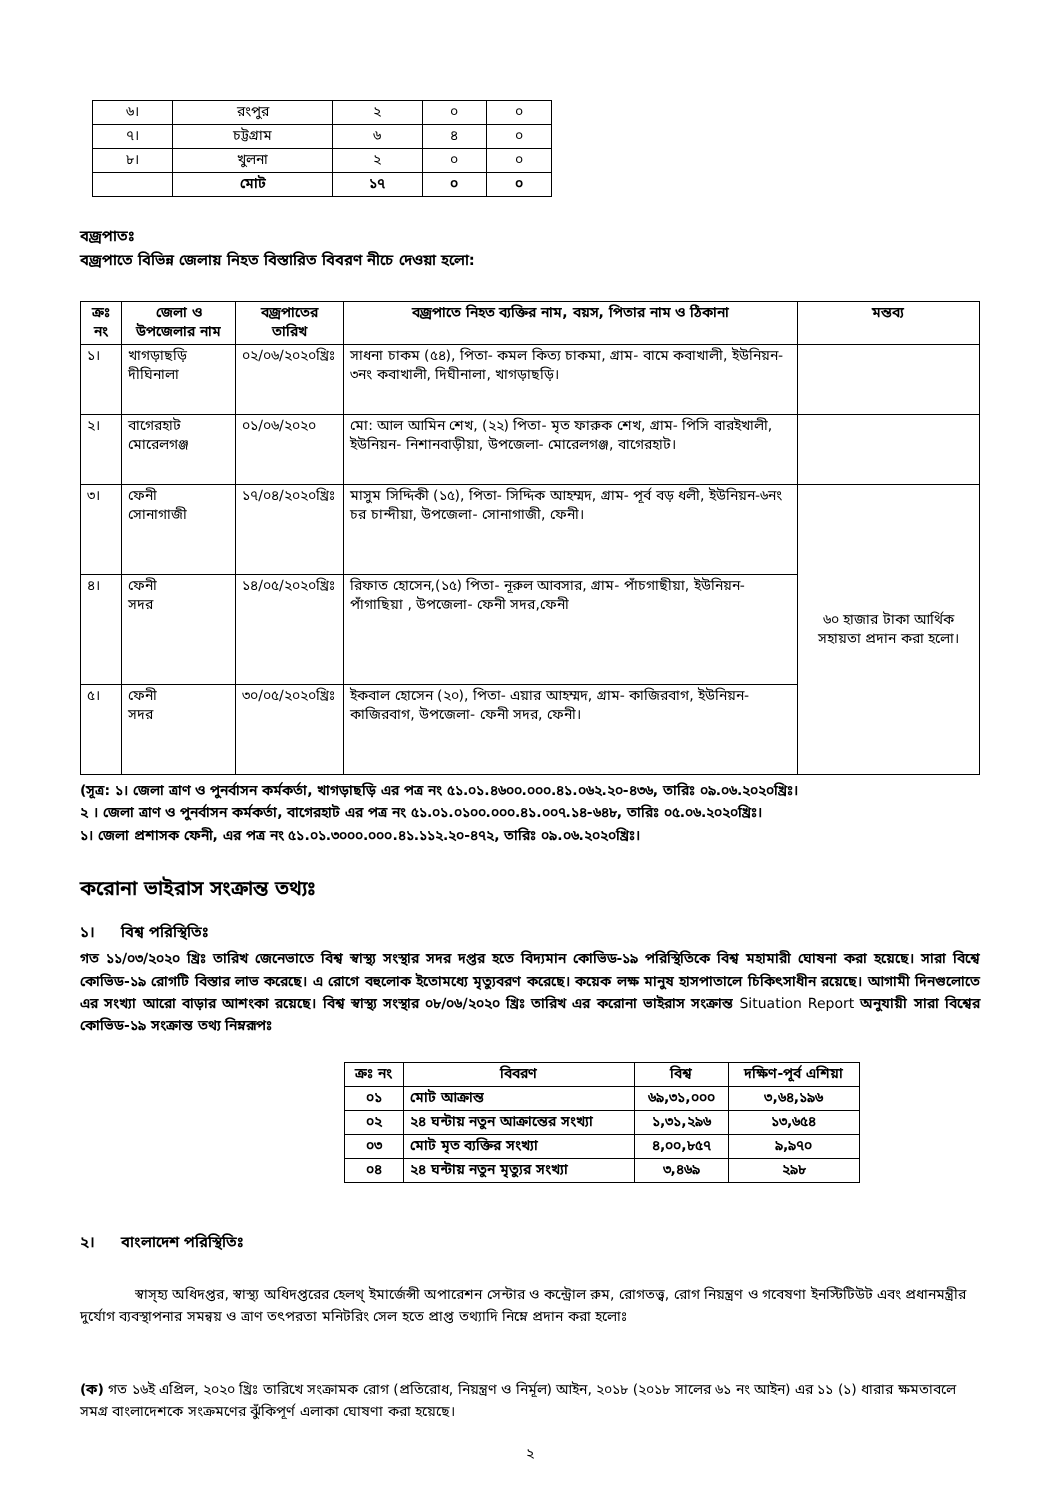| ৬। | রংপুর | ২ | ০ | ০ |
| ৭। | চট্টগ্রাম | ৬ | ৪ | ০ |
| ৮। | খুলনা | ২ | ০ | ০ |
| | মোট | ১৭ | ০ | ০ |
বজ্রপাতঃ
বজ্রপাতে বিভিন্ন জেলায় নিহত বিস্তারিত বিবরণ নীচে দেওয়া হলো:
| ক্রঃ নং | জেলা ও উপজেলার নাম | বজ্রপাতের তারিখ | বজ্রপাতে নিহত ব্যক্তির নাম, বয়স, পিতার নাম ও ঠিকানা | মন্তব্য |
| --- | --- | --- | --- | --- |
| ১। | খাগড়াছড়ি দীঘিনালা | ০২/০৬/২০২০খ্রিঃ | সাধনা চাকম (৫৪), পিতা- কমল কিত্য চাকমা, গ্রাম- বামে কবাখালী, ইউনিয়ন- ৩নং কবাখালী, দিঘীনালা, খাগড়াছড়ি। | |
| ২। | বাগেরহাট মোরেলগঞ্জ | ০১/০৬/২০২০ | মো: আল আমিন শেখ, (২২) পিতা- মৃত ফারুক শেখ, গ্রাম- পিসি বারইখালী, ইউনিয়ন- নিশানবাড়ীয়া, উপজেলা- মোরেলগঞ্জ, বাগেরহাট। | |
| ৩। | ফেনী সোনাগাজী | ১৭/০৪/২০২০খ্রিঃ | মাসুম সিদ্দিকী (১৫), পিতা- সিদ্দিক আহম্মদ, গ্রাম- পূর্ব বড় ধলী, ইউনিয়ন-৬নং চর চান্দীয়া, উপজেলা- সোনাগাজী, ফেনী। | ৬০ হাজার টাকা আর্থিক সহায়তা প্রদান করা হলো। |
| ৪। | ফেনী সদর | ১৪/০৫/২০২০খ্রিঃ | রিফাত হোসেন,(১৫) পিতা- নূরুল আবসার, গ্রাম- পাঁচগাছীয়া, ইউনিয়ন-পাঁগাছিয়া , উপজেলা- ফেনী সদর,ফেনী | |
| ৫। | ফেনী সদর | ৩০/০৫/২০২০খ্রিঃ | ইকবাল হোসেন (২০), পিতা- এয়ার আহম্মদ, গ্রাম- কাজিরবাগ, ইউনিয়ন-কাজিরবাগ, উপজেলা- ফেনী সদর, ফেনী। | |
(সূত্র: ১। জেলা ত্রাণ ও পুনর্বাসন কর্মকর্তা, খাগড়াছড়ি এর পত্র নং ৫১.০১.৪৬০০.০০০.৪১.০৬২.২০-৪৩৬, তারিঃ ০৯.০৬.২০২০খ্রিঃ।
২ । জেলা ত্রাণ ও পুনর্বাসন কর্মকর্তা, বাগেরহাট এর পত্র নং ৫১.০১.০১০০.০০০.৪১.০০৭.১৪-৬৪৮, তারিঃ ০৫.০৬.২০২০খ্রিঃ।
১। জেলা প্রশাসক ফেনী, এর পত্র নং ৫১.০১.৩০০০.০০০.৪১.১১২.২০-৪৭২, তারিঃ ০৯.০৬.২০২০খ্রিঃ।
করোনা ভাইরাস সংক্রান্ত তথ্যঃ
১। বিশ্ব পরিস্থিতিঃ
গত ১১/০৩/২০২০ খ্রিঃ তারিখ জেনেভাতে বিশ্ব স্বাস্থ্য সংস্থার সদর দপ্তর হতে বিদ্যমান কোভিড-১৯ পরিস্থিতিকে বিশ্ব মহামারী ঘোষনা করা হয়েছে। সারা বিশ্বে কোভিড-১৯ রোগটি বিস্তার লাভ করেছে। এ রোগে বহুলোক ইতোমধ্যে মৃত্যুবরণ করেছে। কয়েক লক্ষ মানুষ হাসপাতালে চিকিৎসাধীন রয়েছে। আগামী দিনগুলোতে এর সংখ্যা আরো বাড়ার আশংকা রয়েছে। বিশ্ব স্বাস্থ্য সংস্থার ০৮/০৬/২০২০ খ্রিঃ তারিখ এর করোনা ভাইরাস সংক্রান্ত Situation Report অনুযায়ী সারা বিশ্বের কোভিড-১৯ সংক্রান্ত তথ্য নিম্নরূপঃ
| ক্রঃ নং | বিবরণ | বিশ্ব | দক্ষিণ-পূর্ব এশিয়া |
| ০১ | মোট আক্রান্ত | ৬৯,৩১,০০০ | ৩,৬৪,১৯৬ |
| ০২ | ২৪ ঘন্টায় নতুন আক্রান্তের সংখ্যা | ১,৩১,২৯৬ | ১৩,৬৫৪ |
| ০৩ | মোট মৃত ব্যক্তির সংখ্যা | ৪,০০,৮৫৭ | ৯,৯৭০ |
| ০৪ | ২৪ ঘন্টায় নতুন মৃত্যুর সংখ্যা | ৩,৪৬৯ | ২৯৮ |
২। বাংলাদেশ পরিস্থিতিঃ
স্বাস্হ্য অধিদপ্তর, স্বাস্থ্য অধিদপ্তরের হেলথ্ ইমার্জেন্সী অপারেশন সেন্টার ও কন্ট্রোল রুম, রোগতত্ত্ব, রোগ নিয়ন্ত্রণ ও গবেষণা ইনস্টিটিউট এবং প্রধানমন্ত্রীর দুর্যোগ ব্যবস্থাপনার সমন্বয় ও ত্রাণ তৎপরতা মনিটরিং সেল হতে প্রাপ্ত তথ্যাদি নিম্নে প্রদান করা হলোঃ
(ক) গত ১৬ই এপ্রিল, ২০২০ খ্রিঃ তারিখে সংক্রামক রোগ (প্রতিরোধ, নিয়ন্ত্রণ ও নির্মূল) আইন, ২০১৮ (২০১৮ সালের ৬১ নং আইন) এর ১১ (১) ধারার ক্ষমতাবলে সমগ্র বাংলাদেশকে সংক্রমণের ঝুঁকিপূর্ণ এলাকা ঘোষণা করা হয়েছে।
২